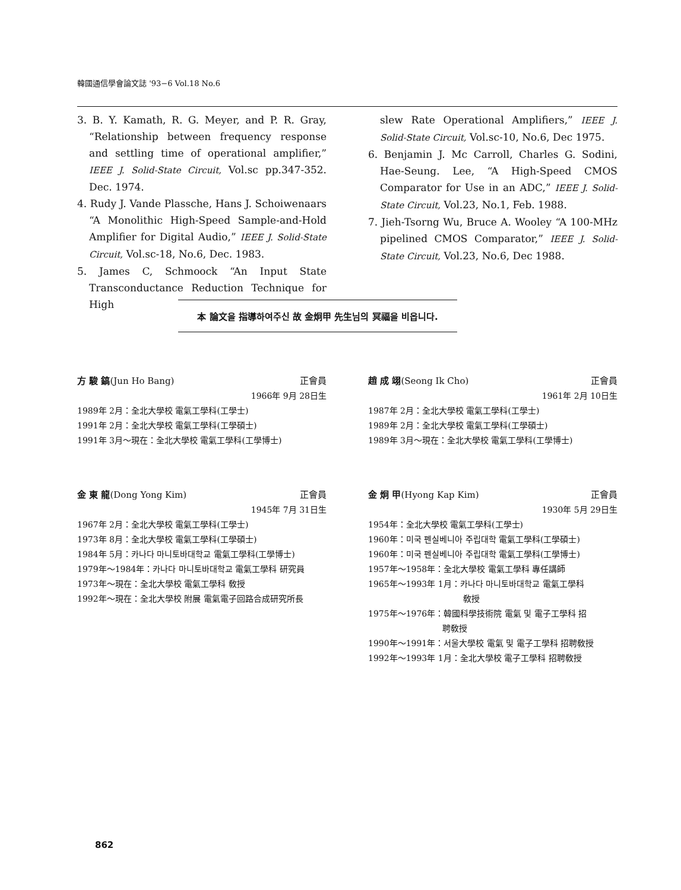韓國通信學會論文誌 '93−6 Vol.18 No.6
3. B. Y. Kamath, R. G. Meyer, and P. R. Gray, “Relationship between frequency response and settling time of operational amplifier,” IEEE J. Solid-State Circuit, Vol.sc pp.347-352. Dec. 1974.
4. Rudy J. Vande Plassche, Hans J. Schoiwenaars “A Monolithic High-Speed Sample-and-Hold Amplifier for Digital Audio,” IEEE J. Solid-State Circuit, Vol.sc-18, No.6, Dec. 1983.
5. James C, Schmoock “An Input State Transconductance Reduction Technique for High
slew Rate Operational Amplifiers,” IEEE J. Solid-State Circuit, Vol.sc-10, No.6, Dec 1975.
6. Benjamin J. Mc Carroll, Charles G. Sodini, Hae-Seung. Lee, “A High-Speed CMOS Comparator for Use in an ADC,” IEEE J. Solid-State Circuit, Vol.23, No.1, Feb. 1988.
7. Jieh-Tsorng Wu, Bruce A. Wooley “A 100-MHz pipelined CMOS Comparator,” IEEE J. Solid-State Circuit, Vol.23, No.6, Dec 1988.
本 論文을 指導하여주신 故 金炯甲 先生님의 冥福을 비옵니다.
方 駿 鎬(Jun Ho Bang) 正會員
1966年 9月 28日生
1989年 2月：全北大學校 電氣工學科(工學士)
1991年 2月：全北大學校 電氣工學科(工學碩士)
1991年 3月～現在：全北大學校 電氣工學科(工學博士)
趙 成 翊(Seong Ik Cho) 正會員
1961年 2月 10日生
1987年 2月：全北大學校 電氣工學科(工學士)
1989年 2月：全北大學校 電氣工學科(工學碩士)
1989年 3月～現在：全北大學校 電氣工學科(工學博士)
金 東 龍(Dong Yong Kim) 正會員
1945年 7月 31日生
1967年 2月：全北大學校 電氣工學科(工學士)
1973年 8月：全北大學校 電氣工學科(工學碩士)
1984年 5月：카나다 마니토바대학교 電氣工學科(工學博士)
1979年～1984年：카나다 마니토바대학교 電氣工學科 研究員
1973年～現在：全北大學校 電氣工學科 敎授
1992年～現在：全北大學校 附展 電氣電子回路合成研究所長
金 炯 甲(Hyong Kap Kim) 正會員
1930年 5月 29日生
1954年：全北大學校 電氣工學科(工學士)
1960年：미국 펜실베니아 주립대학 電氣工學科(工學碩士)
1960年：미국 펜실베니아 주립대학 電氣工學科(工學博士)
1957年～1958年：全北大學校 電氣工學科 專任講師
1965年～1993年 1月：카나다 마니토바대학교 電氣工學科
敎授
1975年～1976年：韓國科學技術院 電氣 및 電子工學科 招
聘敎授
1990年～1991年：서울大學校 電氣 및 電子工學科 招聘敎授
1992年～1993年 1月：全北大學校 電子工學科 招聘敎授
862